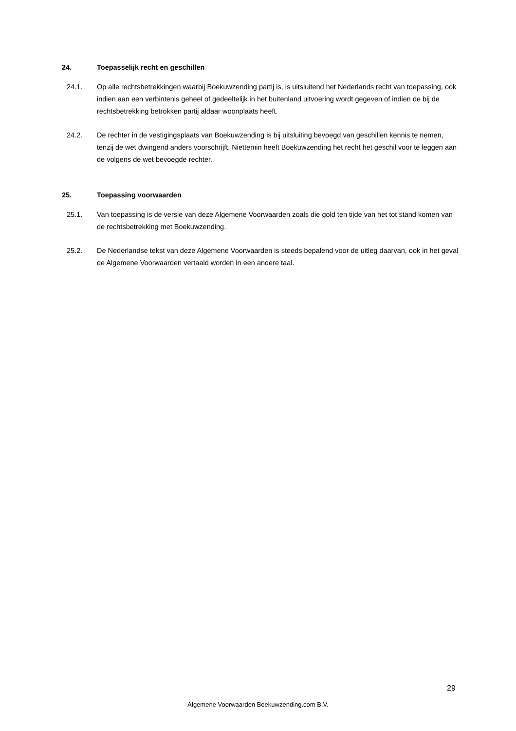24. Toepasselijk recht en geschillen
24.1. Op alle rechtsbetrekkingen waarbij Boekuwzending partij is, is uitsluitend het Nederlands recht van toepassing, ook indien aan een verbintenis geheel of gedeeltelijk in het buitenland uitvoering wordt gegeven of indien de bij de rechtsbetrekking betrokken partij aldaar woonplaats heeft.
24.2. De rechter in de vestigingsplaats van Boekuwzending is bij uitsluiting bevoegd van geschillen kennis te nemen, tenzij de wet dwingend anders voorschrijft. Niettemin heeft Boekuwzending het recht het geschil voor te leggen aan de volgens de wet bevoegde rechter.
25. Toepassing voorwaarden
25.1. Van toepassing is de versie van deze Algemene Voorwaarden zoals die gold ten tijde van het tot stand komen van de rechtsbetrekking met Boekuwzending.
25.2. De Nederlandse tekst van deze Algemene Voorwaarden is steeds bepalend voor de uitleg daarvan, ook in het geval de Algemene Voorwaarden vertaald worden in een andere taal.
29
Algemene Voorwaarden Boekuwzending.com B.V.